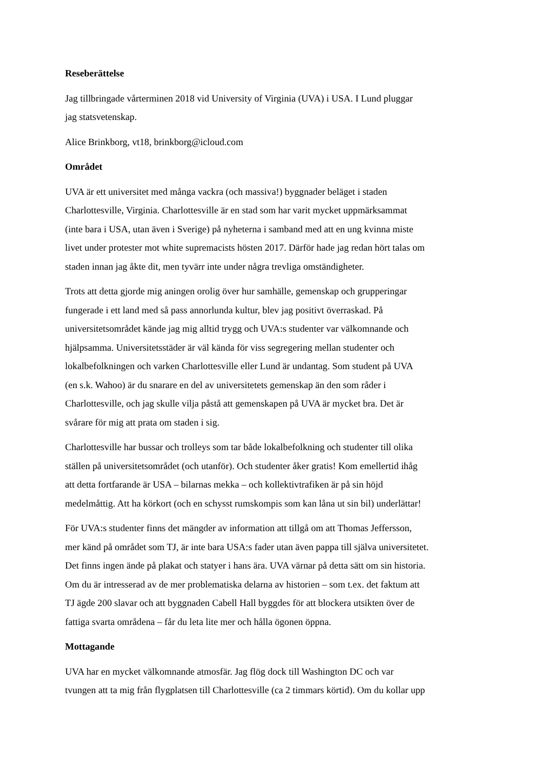Reseberättelse
Jag tillbringade vårterminen 2018 vid University of Virginia (UVA) i USA. I Lund pluggar
jag statsvetenskap.
Alice Brinkborg, vt18, brinkborg@icloud.com
Området
UVA är ett universitet med många vackra (och massiva!) byggnader beläget i staden
Charlottesville, Virginia. Charlottesville är en stad som har varit mycket uppmärksammat
(inte bara i USA, utan även i Sverige) på nyheterna i samband med att en ung kvinna miste
livet under protester mot white supremacists hösten 2017. Därför hade jag redan hört talas om
staden innan jag åkte dit, men tyvärr inte under några trevliga omständigheter.
Trots att detta gjorde mig aningen orolig över hur samhälle, gemenskap och grupperingar
fungerade i ett land med så pass annorlunda kultur, blev jag positivt överraskad. På
universitetsområdet kände jag mig alltid trygg och UVA:s studenter var välkomnande och
hjälpsamma. Universitetsstäder är väl kända för viss segregering mellan studenter och
lokalbefolkningen och varken Charlottesville eller Lund är undantag. Som student på UVA
(en s.k. Wahoo) är du snarare en del av universitetets gemenskap än den som råder i
Charlottesville, och jag skulle vilja påstå att gemenskapen på UVA är mycket bra. Det är
svårare för mig att prata om staden i sig.
Charlottesville har bussar och trolleys som tar både lokalbefolkning och studenter till olika
ställen på universitetsområdet (och utanför). Och studenter åker gratis! Kom emellertid ihåg
att detta fortfarande är USA – bilarnas mekka – och kollektivtrafiken är på sin höjd
medelmåttig. Att ha körkort (och en schysst rumskompis som kan låna ut sin bil) underlättar!
För UVA:s studenter finns det mängder av information att tillgå om att Thomas Jeffersson,
mer känd på området som TJ, är inte bara USA:s fader utan även pappa till själva universitetet.
Det finns ingen ände på plakat och statyer i hans ära. UVA värnar på detta sätt om sin historia.
Om du är intresserad av de mer problematiska delarna av historien – som t.ex. det faktum att
TJ ägde 200 slavar och att byggnaden Cabell Hall byggdes för att blockera utsikten över de
fattiga svarta områdena – får du leta lite mer och hålla ögonen öppna.
Mottagande
UVA har en mycket välkomnande atmosfär. Jag flög dock till Washington DC och var
tvungen att ta mig från flygplatsen till Charlottesville (ca 2 timmars körtid). Om du kollar upp